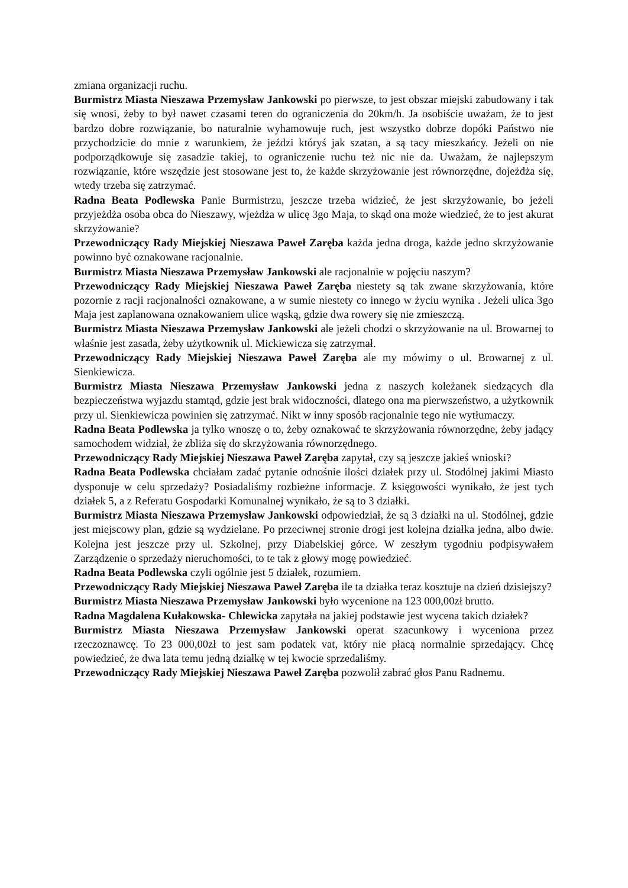zmiana organizacji ruchu.
Burmistrz Miasta Nieszawa Przemysław Jankowski po pierwsze, to jest obszar miejski zabudowany i tak się wnosi, żeby to był nawet czasami teren do ograniczenia do 20km/h. Ja osobiście uważam, że to jest bardzo dobre rozwiązanie, bo naturalnie wyhamowuje ruch, jest wszystko dobrze dopóki Państwo nie przychodzicie do mnie z warunkiem, że jeździ któryś jak szatan, a są tacy mieszkańcy. Jeżeli on nie podporządkowuje się zasadzie takiej, to ograniczenie ruchu też nic nie da. Uważam, że najlepszym rozwiązanie, które wszędzie jest stosowane jest to, że każde skrzyżowanie jest równorzędne, dojeżdża się, wtedy trzeba się zatrzymać.
Radna Beata Podlewska Panie Burmistrzu, jeszcze trzeba widzieć, że jest skrzyżowanie, bo jeżeli przyjeżdża osoba obca do Nieszawy, wjeżdża w ulicę 3go Maja, to skąd ona może wiedzieć, że to jest akurat skrzyżowanie?
Przewodniczący Rady Miejskiej Nieszawa Paweł Zaręba każda jedna droga, każde jedno skrzyżowanie powinno być oznakowane racjonalnie.
Burmistrz Miasta Nieszawa Przemysław Jankowski ale racjonalnie w pojęciu naszym?
Przewodniczący Rady Miejskiej Nieszawa Paweł Zaręba niestety są tak zwane skrzyżowania, które pozornie z racji racjonalności oznakowane, a w sumie niestety co innego w życiu wynika . Jeżeli ulica 3go Maja jest zaplanowana oznakowaniem ulice wąską, gdzie dwa rowery się nie zmieszczą.
Burmistrz Miasta Nieszawa Przemysław Jankowski ale jeżeli chodzi o skrzyżowanie na ul. Browarnej to właśnie jest zasada, żeby użytkownik ul. Mickiewicza się zatrzymał.
Przewodniczący Rady Miejskiej Nieszawa Paweł Zaręba ale my mówimy o ul. Browarnej z ul. Sienkiewicza.
Burmistrz Miasta Nieszawa Przemysław Jankowski jedna z naszych koleżanek siedzących dla bezpieczeństwa wyjazdu stamtąd, gdzie jest brak widoczności, dlatego ona ma pierwszeństwo, a użytkownik przy ul. Sienkiewicza powinien się zatrzymać. Nikt w inny sposób racjonalnie tego nie wytłumaczy.
Radna Beata Podlewska ja tylko wnoszę o to, żeby oznakować te skrzyżowania równorzędne, żeby jadący samochodem widział, że zbliża się do skrzyżowania równorzędnego.
Przewodniczący Rady Miejskiej Nieszawa Paweł Zaręba zapytał, czy są jeszcze jakieś wnioski?
Radna Beata Podlewska chciałam zadać pytanie odnośnie ilości działek przy ul. Stodólnej jakimi Miasto dysponuje w celu sprzedaży? Posiadaliśmy rozbieżne informacje. Z księgowości wynikało, że jest tych działek 5, a z Referatu Gospodarki Komunalnej wynikało, że są to 3 działki.
Burmistrz Miasta Nieszawa Przemysław Jankowski odpowiedział, że są 3 działki na ul. Stodólnej, gdzie jest miejscowy plan, gdzie są wydzielane. Po przeciwnej stronie drogi jest kolejna działka jedna, albo dwie. Kolejna jest jeszcze przy ul. Szkolnej, przy Diabelskiej górce. W zeszłym tygodniu podpisywałem Zarządzenie o sprzedaży nieruchomości, to te tak z głowy mogę powiedzieć.
Radna Beata Podlewska czyli ogólnie jest 5 działek, rozumiem.
Przewodniczący Rady Miejskiej Nieszawa Paweł Zaręba ile ta działka teraz kosztuje na dzień dzisiejszy?
Burmistrz Miasta Nieszawa Przemysław Jankowski było wycenione na 123 000,00zł brutto.
Radna Magdalena Kułakowska- Chlewicka zapytała na jakiej podstawie jest wycena takich działek?
Burmistrz Miasta Nieszawa Przemysław Jankowski operat szacunkowy i wyceniona przez rzeczoznawcę. To 23 000,00zł to jest sam podatek vat, który nie płacą normalnie sprzedający. Chcę powiedzieć, że dwa lata temu jedną działkę w tej kwocie sprzedaliśmy.
Przewodniczący Rady Miejskiej Nieszawa Paweł Zaręba pozwolił zabrać głos Panu Radnemu.